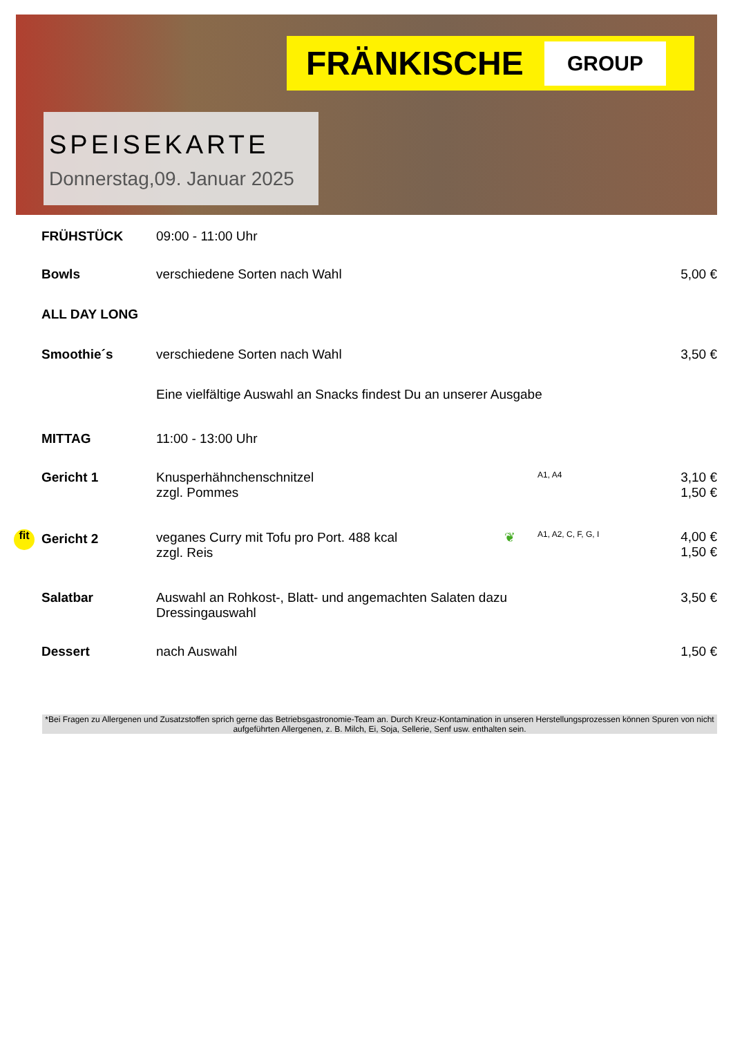FRÄNKISCHE GROUP
SPEISEKARTE
Donnerstag,09. Januar 2025
| FRÜHSTÜCK | 09:00 - 11:00 Uhr | | |
| Bowls | verschiedene Sorten nach Wahl | | 5,00 € |
| ALL DAY LONG | | | |
| Smoothie´s | verschiedene Sorten nach Wahl | | 3,50 € |
| | Eine vielfältige Auswahl an Snacks findest Du an unserer Ausgabe | | |
| MITTAG | 11:00 - 13:00 Uhr | | |
| Gericht 1 | Knusperhähnchenschnitzel zzgl. Pommes | A1, A4 | 3,10 € 1,50 € |
| fit Gericht 2 | veganes Curry mit Tofu pro Port. 488 kcal ❦ zzgl. Reis | A1, A2, C, F, G, I | 4,00 € 1,50 € |
| Salatbar | Auswahl an Rohkost-, Blatt- und angemachten Salaten dazu Dressingauswahl | | 3,50 € |
| Dessert | nach Auswahl | | 1,50 € |
*Bei Fragen zu Allergenen und Zusatzstoffen sprich gerne das Betriebsgastronomie-Team an. Durch Kreuz-Kontamination in unseren Herstellungsprozessen können Spuren von nicht aufgeführten Allergenen, z. B. Milch, Ei, Soja, Sellerie, Senf usw. enthalten sein.